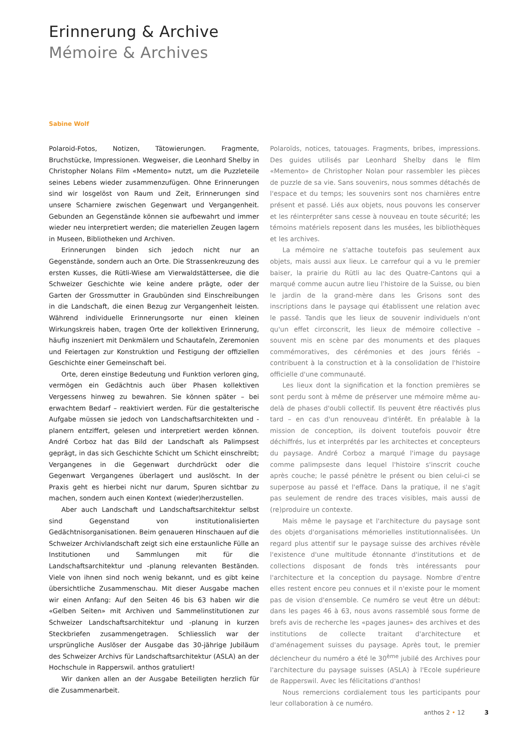Erinnerung & Archive
Mémoire & Archives
Sabine Wolf
Polaroid-Fotos, Notizen, Tätowierungen. Fragmente, Bruchstücke, Impressionen. Wegweiser, die Leonhard Shelby in Christopher Nolans Film «Memento» nutzt, um die Puzzleteile seines Lebens wieder zusammenzufügen. Ohne Erinnerungen sind wir losgelöst von Raum und Zeit, Erinnerungen sind unsere Scharniere zwischen Gegenwart und Vergangenheit. Gebunden an Gegenstände können sie aufbewahrt und immer wieder neu interpretiert werden; die materiellen Zeugen lagern in Museen, Bibliotheken und Archiven.
Erinnerungen binden sich jedoch nicht nur an Gegenstände, sondern auch an Orte. Die Strassenkreuzung des ersten Kusses, die Rütli-Wiese am Vierwaldstättersee, die die Schweizer Geschichte wie keine andere prägte, oder der Garten der Grossmutter in Graubünden sind Einschreibungen in die Landschaft, die einen Bezug zur Vergangenheit leisten. Während individuelle Erinnerungsorte nur einen kleinen Wirkungskreis haben, tragen Orte der kollektiven Erinnerung, häufig inszeniert mit Denkmälern und Schautafeln, Zeremonien und Feiertagen zur Konstruktion und Festigung der offiziellen Geschichte einer Gemeinschaft bei.
Orte, deren einstige Bedeutung und Funktion verloren ging, vermögen ein Gedächtnis auch über Phasen kollektiven Vergessens hinweg zu bewahren. Sie können später – bei erwachtem Bedarf – reaktiviert werden. Für die gestalterische Aufgabe müssen sie jedoch von Landschaftsarchitekten und -planern entziffert, gelesen und interpretiert werden können. André Corboz hat das Bild der Landschaft als Palimpsest geprägt, in das sich Geschichte Schicht um Schicht einschreibt; Vergangenes in die Gegenwart durchdrückt oder die Gegenwart Vergangenes überlagert und auslöscht. In der Praxis geht es hierbei nicht nur darum, Spuren sichtbar zu machen, sondern auch einen Kontext (wieder)herzustellen.
Aber auch Landschaft und Landschaftsarchitektur selbst sind Gegenstand von institutionalisierten Gedächtnisorganisationen. Beim genaueren Hinschauen auf die Schweizer Archivlandschaft zeigt sich eine erstaunliche Fülle an Institutionen und Sammlungen mit für die Landschaftsarchitektur und -planung relevanten Beständen. Viele von ihnen sind noch wenig bekannt, und es gibt keine übersichtliche Zusammenschau. Mit dieser Ausgabe machen wir einen Anfang: Auf den Seiten 46 bis 63 haben wir die «Gelben Seiten» mit Archiven und Sammelinstitutionen zur Schweizer Landschaftsarchitektur und -planung in kurzen Steckbriefen zusammengetragen. Schliesslich war der ursprüngliche Auslöser der Ausgabe das 30-jährige Jubiläum des Schweizer Archivs für Landschaftsarchitektur (ASLA) an der Hochschule in Rapperswil. anthos gratuliert!
Wir danken allen an der Ausgabe Beteiligten herzlich für die Zusammenarbeit.
Polaroïds, notices, tatouages. Fragments, bribes, impressions. Des guides utilisés par Leonhard Shelby dans le film «Memento» de Christopher Nolan pour rassembler les pièces de puzzle de sa vie. Sans souvenirs, nous sommes détachés de l'espace et du temps; les souvenirs sont nos charnières entre présent et passé. Liés aux objets, nous pouvons les conserver et les réinterpréter sans cesse à nouveau en toute sécurité; les témoins matériels reposent dans les musées, les bibliothèques et les archives.
La mémoire ne s'attache toutefois pas seulement aux objets, mais aussi aux lieux. Le carrefour qui a vu le premier baiser, la prairie du Rütli au lac des Quatre-Cantons qui a marqué comme aucun autre lieu l'histoire de la Suisse, ou bien le jardin de la grand-mère dans les Grisons sont des inscriptions dans le paysage qui établissent une relation avec le passé. Tandis que les lieux de souvenir individuels n'ont qu'un effet circonscrit, les lieux de mémoire collective – souvent mis en scène par des monuments et des plaques commémoratives, des cérémonies et des jours fériés – contribuent à la construction et à la consolidation de l'histoire officielle d'une communauté.
Les lieux dont la signification et la fonction premières se sont perdu sont à même de préserver une mémoire même au-delà de phases d'oubli collectif. Ils peuvent être réactivés plus tard – en cas d'un renouveau d'intérêt. En préalable à la mission de conception, ils doivent toutefois pouvoir être déchiffrés, lus et interprétés par les architectes et concepteurs du paysage. André Corboz a marqué l'image du paysage comme palimpseste dans lequel l'histoire s'inscrit couche après couche; le passé pénètre le présent ou bien celui-ci se superpose au passé et l'efface. Dans la pratique, il ne s'agit pas seulement de rendre des traces visibles, mais aussi de (re)produire un contexte.
Mais même le paysage et l'architecture du paysage sont des objets d'organisations mémorielles institutionnalisées. Un regard plus attentif sur le paysage suisse des archives révèle l'existence d'une multitude étonnante d'institutions et de collections disposant de fonds très intéressants pour l'architecture et la conception du paysage. Nombre d'entre elles restent encore peu connues et il n'existe pour le moment pas de vision d'ensemble. Ce numéro se veut être un début: dans les pages 46 à 63, nous avons rassemblé sous forme de brefs avis de recherche les «pages jaunes» des archives et des institutions de collecte traitant d'architecture et d'aménagement suisses du paysage. Après tout, le premier déclencheur du numéro a été le 30<sup>ème</sup> jubilé des Archives pour l'architecture du paysage suisses (ASLA) à l'Ecole supérieure de Rapperswil. Avec les félicitations d'anthos!
Nous remercions cordialement tous les participants pour leur collaboration à ce numéro.
anthos 2 • 12 3